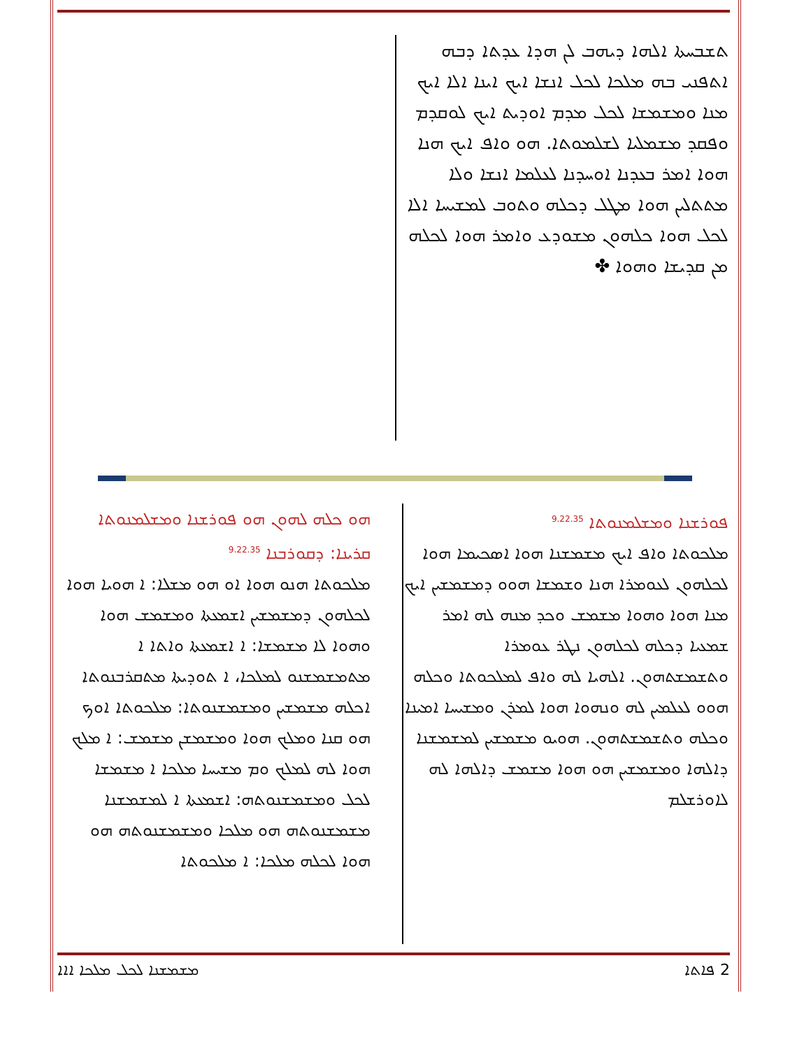ܬܫܒܚܬܐ ܐܠܗܐ ܕܝܗܒ ܠܢ ܗܕܐ ܥܕܬܐ ܕܒܗ ܐܬܦܢܝ ܒܗ ܡܠܟܐ ܠܟܠ ܐܢܫܐ ܐܝܟ ܐܝܢܐ ܐܠܐ ܐܝܟ ܡܢܐ ܘܡܫܡܫܐ ܠܟܠ ܡܕܡ ܐܘܕܝܬ ܐܝܟ ܠܘܩܕܡ ܘܦܩܕ ܡܫܡܠܝܐ ܠܫܠܡܘܬܐ. ܗܘ ܘܐܦ ܐܝܟ ܗܢܐ ܗܘܐ ܐܡܪ ܒܥܕܢܐ ܐܘܚܕܢܐ ܠܥܠܡܐ ܐܢܫܐ ܘܠܐ ܡܬܬܠܝܢ ܗܘܐ ܡܛܠ ܕܟܠܗ ܘܬܘܒ ܠܡܫܝܚܐ ܐܠܐ ܠܟܠ ܗܘܐ ܟܠܗܘܢ ܡܫܘܕܥ ܘܐܡܪ ܗܘܐ ܠܟܠܗ ܡܢ ܩܕܝܫܐ ܘܗܘܐ ✤
ܦܘܪܫܢܐ ܘܡܫܠܡܢܘܬܐ <sup>9.22.35</sup>
ܡܠܟܘܬܐ ܘܐܦ ܐܝܟ ܡܫܡܫܢܐ ܗܘܐ ܐܣܟܝܡܐ ܗܘܐ ܠܟܠܗܘܢ ܠܥܘܡܪܐ ܗܢܐ ܘܫܡܫܐ ܗܘܘ ܕܡܫܡܫܝܢ ܐܝܟ ܡܢܐ ܗܘܐ ܘܗܘܐ ܡܫܡܫ ܘܟܕ ܡܢܗ ܠܗ ܐܡܪ ܫܡܥܝܐ ܕܟܠܗ ܠܟܠܗܘܢ ܢܛܪ ܥܘܡܪܐ ܘܬܫܡܫܬܗܘܢ. ܐܠܗܝܐ ܠܗ ܘܐܦ ܠܡܠܟܘܬܐ ܘܟܠܗ ܗܘܘ ܠܥܠܡܝܢ ܠܗ ܘܢܗܘܐ ܗܘܐ ܠܡܪܢ ܘܡܫܝܚܐ ܐܡܝܢܐ ܘܟܠܗ ܘܬܫܡܫܬܗܘܢ. ܗܘܝܘ ܡܫܡܫܝܢ ܠܡܫܡܫܢܐ ܕܐܠܗܐ ܘܡܫܡܫܝܢ ܗܘ ܗܘܐ ܡܫܡܫ ܕܐܠܗܐ ܠܗ ܠܐܘܪܫܠܡ
ܗܘ ܟܠܗ ܠܗܘܢ ܗܘ ܦܘܪܫܢܐ ܘܡܫܠܡܢܘܬܐ
ܩܪܝܢܐ: ܕܩܘܪܒܢܐ <sup>9.22.35</sup>
ܡܠܟܘܬܐ ܗܢܘ ܗܘܐ ܐܘ ܗܘ ܡܫܠܐ: ܐ ܗܘܝܐ ܗܘܐ ܠܟܠܗܘܢ ܕܡܫܡܫܝܢ ܐܫܡܥܬܐ ܘܡܫܡܫ ܗܘܐ ܘܗܘܐ ܠܐ ܡܫܡܫܐ: ܐ ܐܫܡܥܬܐ ܘܐܬܐ ܐ ܡܬܡܫܡܫܢܘ ܠܡܠܟܐ، ܐ ܬܘܕܝܬܐ ܡܬܩܪܒܢܘܬܐ ܐܟܠܗ ܡܫܡܫܝܢ ܘܡܫܡܫܢܘܬܐ: ܡܠܟܘܬܐ ܐܘܟ ܗܘ ܩܢܐ ܘܡܠܟ ܗܘܐ ܘܡܫܡܫܢ ܡܫܡܫ: ܐ ܡܠܟ ܗܘܐ ܠܗ ܠܡܠܟ ܘܡ ܡܫܝܚܐ ܡܠܟܐ ܐ ܡܫܡܫܐ ܠܟܠ ܘܡܫܡܫܢܘܬܗ: ܐܫܡܥܬܐ ܐ ܠܡܫܡܫܢܐ ܡܫܡܫܢܘܬܗ ܗܘ ܡܠܟܐ ܘܡܫܡܫܢܘܬܗ ܗܘ ܗܘܐ ܠܟܠܗ ܡܠܟܐ: ܐ ܡܠܟܘܬܐ
2 ܦܐܬܐ ܡܫܡܫܢܐ ܠܟܠ ܡܠܟܐ ܐܐܐ